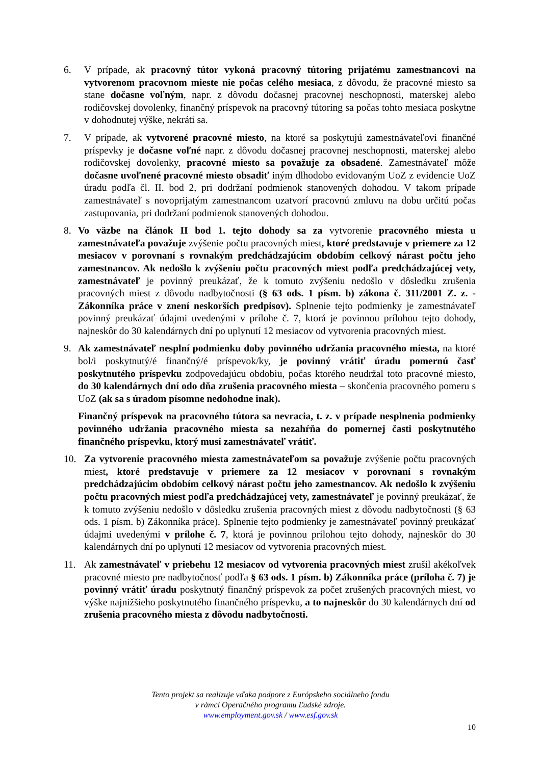6. V prípade, ak pracovný tútor vykoná pracovný tútoring prijatému zamestnancovi na vytvorenom pracovnom mieste nie počas celého mesiaca, z dôvodu, že pracovné miesto sa stane dočasne voľným, napr. z dôvodu dočasnej pracovnej neschopnosti, materskej alebo rodičovskej dovolenky, finančný príspevok na pracovný tútoring sa počas tohto mesiaca poskytne v dohodnutej výške, nekráti sa.
7. V prípade, ak vytvorené pracovné miesto, na ktoré sa poskytujú zamestnávateľovi finančné príspevky je dočasne voľné napr. z dôvodu dočasnej pracovnej neschopnosti, materskej alebo rodičovskej dovolenky, pracovné miesto sa považuje za obsadené. Zamestnávateľ môže dočasne uvoľnené pracovné miesto obsadiť iným dlhodobo evidovaným UoZ z evidencie UoZ úradu podľa čl. II. bod 2, pri dodržaní podmienok stanovených dohodou. V takom prípade zamestnávateľ s novoprijatým zamestnancom uzatvorí pracovnú zmluvu na dobu určitú počas zastupovania, pri dodržaní podmienok stanovených dohodou.
8. Vo väzbe na článok II bod 1. tejto dohody sa za vytvorenie pracovného miesta u zamestnávateľa považuje zvýšenie počtu pracovných miest, ktoré predstavuje v priemere za 12 mesiacov v porovnaní s rovnakým predchádzajúcim obdobím celkový nárast počtu jeho zamestnancov. Ak nedošlo k zvýšeniu počtu pracovných miest podľa predchádzajúcej vety, zamestnávateľ je povinný preukázať, že k tomuto zvýšeniu nedošlo v dôsledku zrušenia pracovných miest z dôvodu nadbytočnosti (§ 63 ods. 1 písm. b) zákona č. 311/2001 Z. z. - Zákonníka práce v znení neskorších predpisov). Splnenie tejto podmienky je zamestnávateľ povinný preukázať údajmi uvedenými v prílohe č. 7, ktorá je povinnou prílohou tejto dohody, najneskôr do 30 kalendárnych dní po uplynutí 12 mesiacov od vytvorenia pracovných miest.
9. Ak zamestnávateľ nesplní podmienku doby povinného udržania pracovného miesta, na ktoré bol/i poskytnutý/é finančný/é príspevok/ky, je povinný vrátiť úradu pomernú časť poskytnutého príspevku zodpovedajúcu obdobiu, počas ktorého neudržal toto pracovné miesto, do 30 kalendárnych dní odo dňa zrušenia pracovného miesta – skončenia pracovného pomeru s UoZ (ak sa s úradom písomne nedohodne inak).
Finančný príspevok na pracovného tútora sa nevracia, t. z. v prípade nesplnenia podmienky povinného udržania pracovného miesta sa nezahŕňa do pomernej časti poskytnutého finančného príspevku, ktorý musí zamestnávateľ vrátiť.
10. Za vytvorenie pracovného miesta zamestnávateľom sa považuje zvýšenie počtu pracovných miest, ktoré predstavuje v priemere za 12 mesiacov v porovnaní s rovnakým predchádzajúcim obdobím celkový nárast počtu jeho zamestnancov. Ak nedošlo k zvýšeniu počtu pracovných miest podľa predchádzajúcej vety, zamestnávateľ je povinný preukázať, že k tomuto zvýšeniu nedošlo v dôsledku zrušenia pracovných miest z dôvodu nadbytočnosti (§ 63 ods. 1 písm. b) Zákonníka práce). Splnenie tejto podmienky je zamestnávateľ povinný preukázať údajmi uvedenými v prílohe č. 7, ktorá je povinnou prílohou tejto dohody, najneskôr do 30 kalendárnych dní po uplynutí 12 mesiacov od vytvorenia pracovných miest.
11. Ak zamestnávateľ v priebehu 12 mesiacov od vytvorenia pracovných miest zrušil akékoľvek pracovné miesto pre nadbytočnosť podľa § 63 ods. 1 písm. b) Zákonníka práce (príloha č. 7) je povinný vrátiť úradu poskytnutý finančný príspevok za počet zrušených pracovných miest, vo výške najnižšieho poskytnutého finančného príspevku, a to najneskôr do 30 kalendárnych dní od zrušenia pracovného miesta z dôvodu nadbytočnosti.
Tento projekt sa realizuje vďaka podpore z Európskeho sociálneho fondu
v rámci Operačného programu Ľudské zdroje.
www.employment.gov.sk / www.esf.gov.sk
10